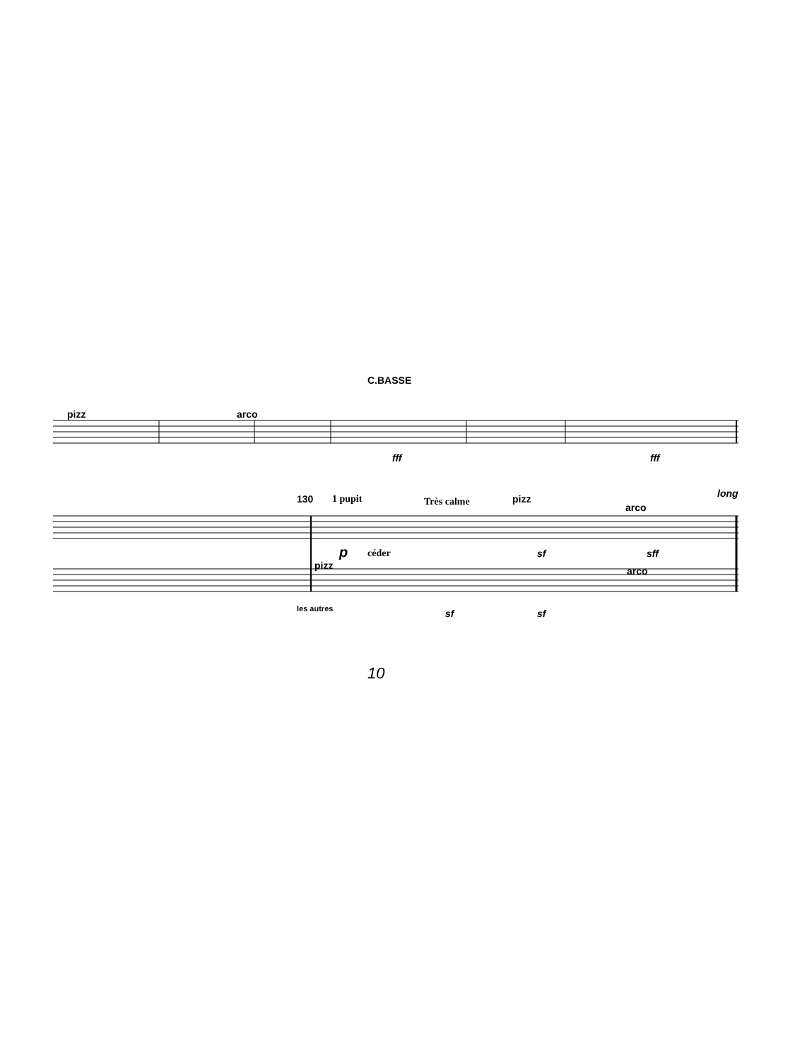C.BASSE
pizz arco
fff fff
130 1 pupit Très calme pizz long
arco
p céder sf sff
pizz arco
les autres sf sf
10